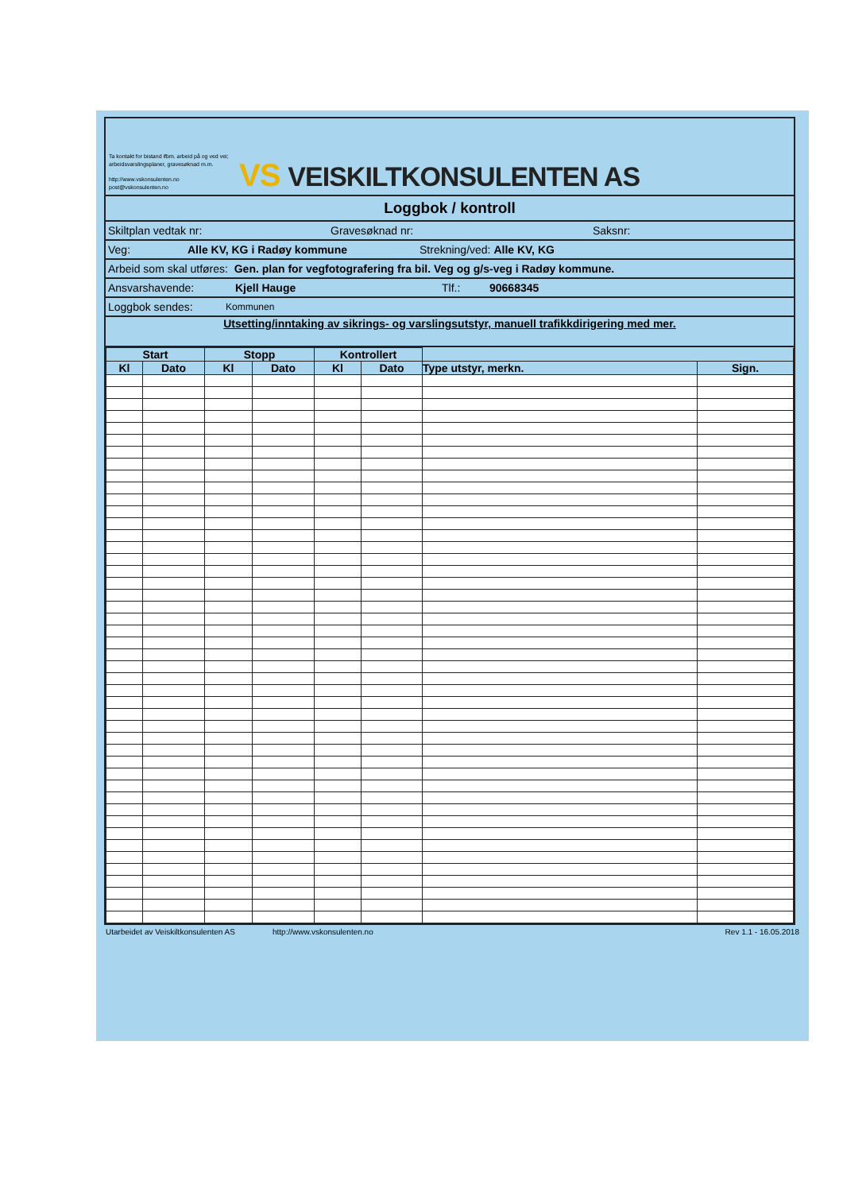Ta kontakt for bistand ifbm. arbeid på og ved vei; arbeidsvarslingsplaner, gravesøknad m.m.
http://www.vskonsulenten.no
post@vskonsulenten.no
VS VEISKILTKONSULENTEN AS
Loggbok / kontroll
Skiltplan vedtak nr: Gravesøknad nr: Saksnr:
Veg: Alle KV, KG i Radøy kommune Strekning/ved: Alle KV, KG
Arbeid som skal utføres: Gen. plan for vegfotografering fra bil. Veg og g/s-veg i Radøy kommune.
Ansvarshavende: Kjell Hauge Tlf.: 90668345
Loggbok sendes: Kommunen
Utsetting/inntaking av sikrings- og varslingsutstyr, manuell trafikkdirigering med mer.
| Start | | Stopp | | Kontrollert | | | |
| --- | --- | --- | --- | --- | --- | --- | --- |
| Kl | Dato | Kl | Dato | Kl | Dato | Type utstyr, merkn. | Sign. |
Utarbeidet av Veiskiltkonsulenten AS http://www.vskonsulenten.no Rev 1.1 - 16.05.2018